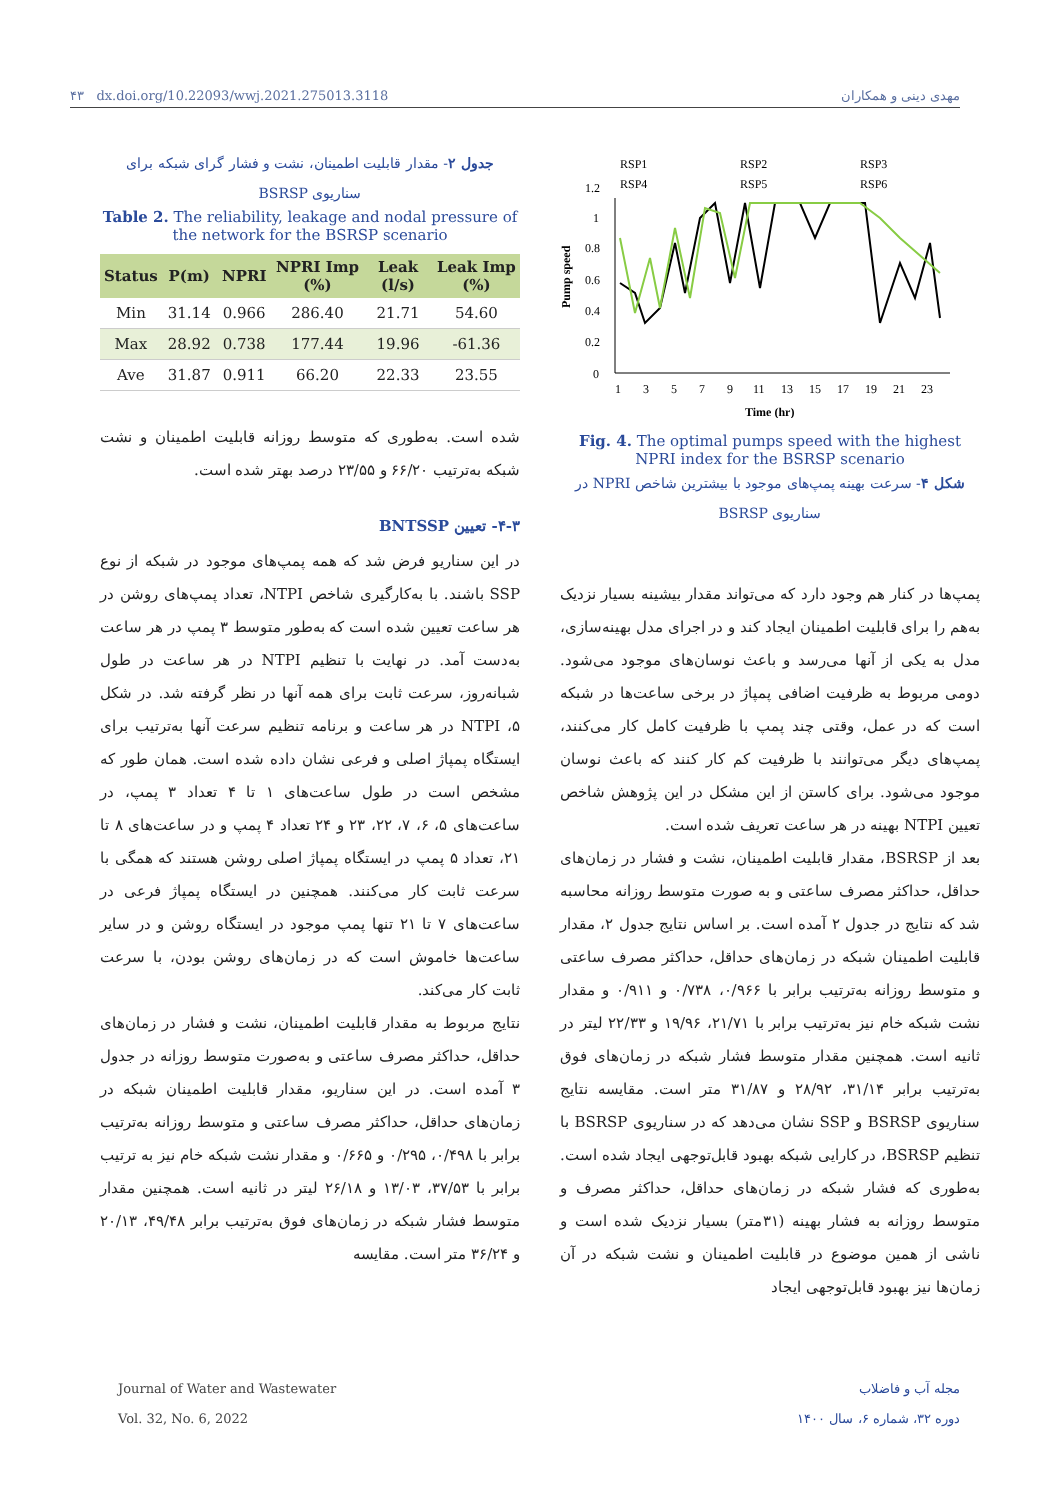۴۳ dx.doi.org/10.22093/wwj.2021.275013.3118 مهدی دینی و همکاران
جدول ۲- مقدار قابلیت اطمینان، نشت و فشار گرای شبکه برای سناریوی BSRSP
Table 2. The reliability, leakage and nodal pressure of the network for the BSRSP scenario
| Status | P(m) | NPRI | NPRI Imp (%) | Leak (l/s) | Leak Imp (%) |
| --- | --- | --- | --- | --- | --- |
| Min | 31.14 | 0.966 | 286.40 | 21.71 | 54.60 |
| Max | 28.92 | 0.738 | 177.44 | 19.96 | -61.36 |
| Ave | 31.87 | 0.911 | 66.20 | 22.33 | 23.55 |
شده است. به‌طوری که متوسط روزانه قابلیت اطمینان و نشت شبکه به‌ترتیب ۶۶/۲۰ و ۲۳/۵۵ درصد بهتر شده است.
۴-۳- تعیین BNTSSP
در این سناریو فرض شد که همه پمپ‌های موجود در شبکه از نوع SSP باشند. با به‌کارگیری شاخص NTPI، تعداد پمپ‌های روشن در هر ساعت تعیین شده است که به‌طور متوسط ۳ پمپ در هر ساعت به‌دست آمد. در نهایت با تنظیم NTPI در هر ساعت در طول شبانه‌روز، سرعت ثابت برای همه آنها در نظر گرفته شد. در شکل ۵، NTPI در هر ساعت و برنامه تنظیم سرعت آنها به‌ترتیب برای ایستگاه پمپاژ اصلی و فرعی نشان داده شده است. همان طور که مشخص است در طول ساعت‌های ۱ تا ۴ تعداد ۳ پمپ، در ساعت‌های ۵، ۶، ۷، ۲۲، ۲۳ و ۲۴ تعداد ۴ پمپ و در ساعت‌های ۸ تا ۲۱، تعداد ۵ پمپ در ایستگاه پمپاژ اصلی روشن هستند که همگی با سرعت ثابت کار می‌کنند. همچنین در ایستگاه پمپاژ فرعی در ساعت‌های ۷ تا ۲۱ تنها پمپ موجود در ایستگاه روشن و در سایر ساعت‌ها خاموش است که در زمان‌های روشن بودن، با سرعت ثابت کار می‌کند.
نتایج مربوط به مقدار قابلیت اطمینان، نشت و فشار در زمان‌های حداقل، حداکثر مصرف ساعتی و به‌صورت متوسط روزانه در جدول ۳ آمده است. در این سناریو، مقدار قابلیت اطمینان شبکه در زمان‌های حداقل، حداکثر مصرف ساعتی و متوسط روزانه به‌ترتیب برابر با ۰/۴۹۸، ۰/۲۹۵ و ۰/۶۶۵ و مقدار نشت شبکه خام نیز به ترتیب برابر با ۳۷/۵۳، ۱۳/۰۳ و ۲۶/۱۸ لیتر در ثانیه است. همچنین مقدار متوسط فشار شبکه در زمان‌های فوق به‌ترتیب برابر ۴۹/۴۸، ۲۰/۱۳ و ۳۶/۲۴ متر است. مقایسه
Pump speed
1.2
1
0.8
0.6
0.4
0.2
0
1
3
5
7
9
11
13
15
17
19
21
23
Time (hr)
RSP1
RSP2
RSP3
RSP4
RSP5
RSP6
Fig. 4. The optimal pumps speed with the highest NPRI index for the BSRSP scenario
شکل ۴- سرعت بهینه پمپ‌های موجود با بیشترین شاخص NPRI در سناریوی BSRSP
پمپ‌ها در کنار هم وجود دارد که می‌تواند مقدار بیشینه بسیار نزدیک به‌هم را برای قابلیت اطمینان ایجاد کند و در اجرای مدل بهینه‌سازی، مدل به یکی از آنها می‌رسد و باعث نوسان‌های موجود می‌شود. دومی مربوط به ظرفیت اضافی پمپاژ در برخی ساعت‌ها در شبکه است که در عمل، وقتی چند پمپ با ظرفیت کامل کار می‌کنند، پمپ‌های دیگر می‌توانند با ظرفیت کم کار کنند که باعث نوسان موجود می‌شود. برای کاستن از این مشکل در این پژوهش شاخص تعیین NTPI بهینه در هر ساعت تعریف شده است.
بعد از BSRSP، مقدار قابلیت اطمینان، نشت و فشار در زمان‌های حداقل، حداکثر مصرف ساعتی و به صورت متوسط روزانه محاسبه شد که نتایج در جدول ۲ آمده است. بر اساس نتایج جدول ۲، مقدار قابلیت اطمینان شبکه در زمان‌های حداقل، حداکثر مصرف ساعتی و متوسط روزانه به‌ترتیب برابر با ۰/۹۶۶، ۰/۷۳۸ و ۰/۹۱۱ و مقدار نشت شبکه خام نیز به‌ترتیب برابر با ۲۱/۷۱، ۱۹/۹۶ و ۲۲/۳۳ لیتر در ثانیه است. همچنین مقدار متوسط فشار شبکه در زمان‌های فوق به‌ترتیب برابر ۳۱/۱۴، ۲۸/۹۲ و ۳۱/۸۷ متر است. مقایسه نتایج سناریوی BSRSP و SSP نشان می‌دهد که در سناریوی BSRSP با تنظیم BSRSP، در کارایی شبکه بهبود قابل‌توجهی ایجاد شده است. به‌طوری که فشار شبکه در زمان‌های حداقل، حداکثر مصرف و متوسط روزانه به فشار بهینه (۳۱متر) بسیار نزدیک شده است و ناشی از همین موضوع در قابلیت اطمینان و نشت شبکه در آن زمان‌ها نیز بهبود قابل‌توجهی ایجاد
Journal of Water and Wastewater
Vol. 32, No. 6, 2022
مجله آب و فاضلاب
دوره ۳۲، شماره ۶، سال ۱۴۰۰